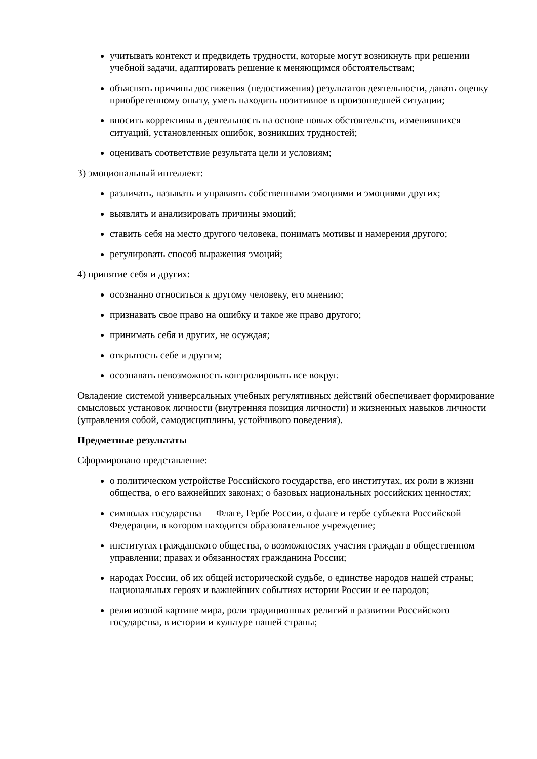учитывать контекст и предвидеть трудности, которые могут возникнуть при решении учебной задачи, адаптировать решение к меняющимся обстоятельствам;
объяснять причины достижения (недостижения) результатов деятельности, давать оценку приобретенному опыту, уметь находить позитивное в произошедшей ситуации;
вносить коррективы в деятельность на основе новых обстоятельств, изменившихся ситуаций, установленных ошибок, возникших трудностей;
оценивать соответствие результата цели и условиям;
3) эмоциональный интеллект:
различать, называть и управлять собственными эмоциями и эмоциями других;
выявлять и анализировать причины эмоций;
ставить себя на место другого человека, понимать мотивы и намерения другого;
регулировать способ выражения эмоций;
4) принятие себя и других:
осознанно относиться к другому человеку, его мнению;
признавать свое право на ошибку и такое же право другого;
принимать себя и других, не осуждая;
открытость себе и другим;
осознавать невозможность контролировать все вокруг.
Овладение системой универсальных учебных регулятивных действий обеспечивает формирование смысловых установок личности (внутренняя позиция личности) и жизненных навыков личности (управления собой, самодисциплины, устойчивого поведения).
Предметные результаты
Сформировано представление:
о политическом устройстве Российского государства, его институтах, их роли в жизни общества, о его важнейших законах; о базовых национальных российских ценностях;
символах государства — Флаге, Гербе России, о флаге и гербе субъекта Российской Федерации, в котором находится образовательное учреждение;
институтах гражданского общества, о возможностях участия граждан в общественном управлении; правах и обязанностях гражданина России;
народах России, об их общей исторической судьбе, о единстве народов нашей страны; национальных героях и важнейших событиях истории России и ее народов;
религиозной картине мира, роли традиционных религий в развитии Российского государства, в истории и культуре нашей страны;